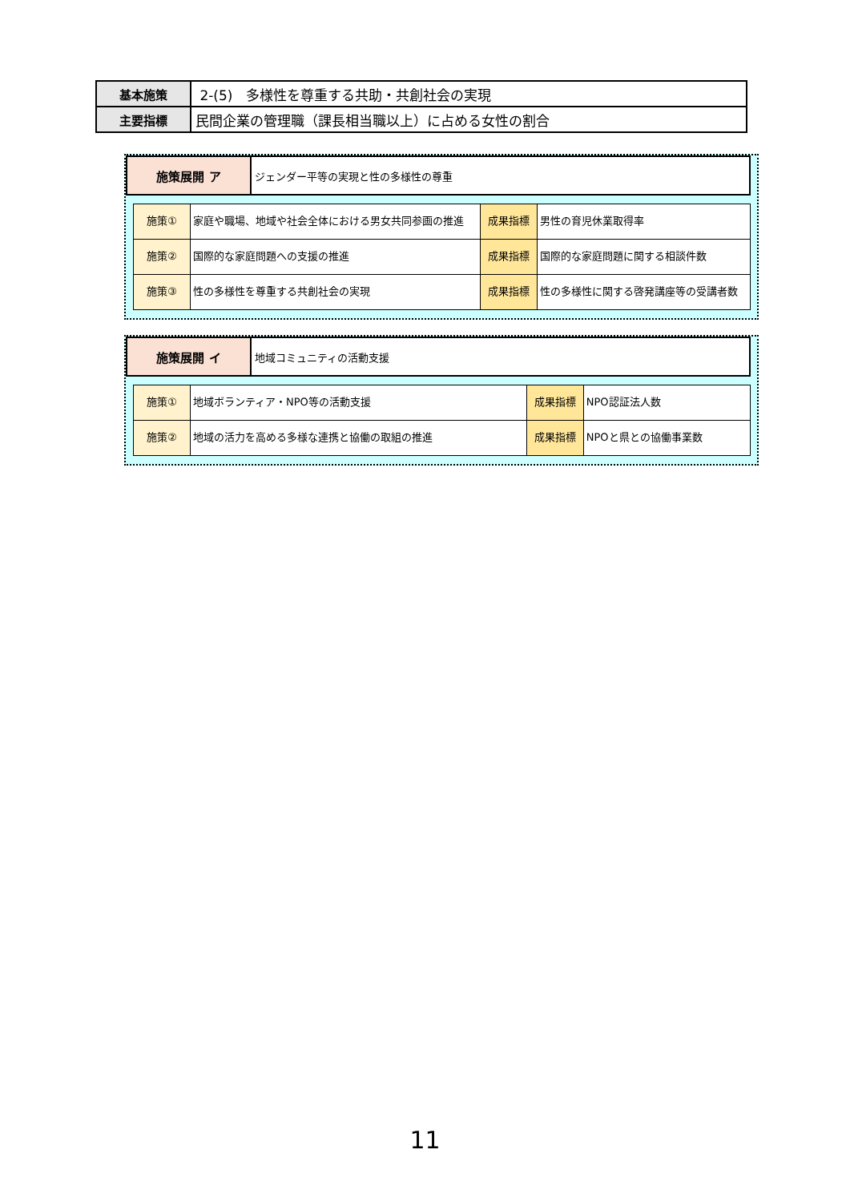| 基本施策 | 2-(5) 多様性を尊重する共助・共創社会の実現 |
| 主要指標 | 民間企業の管理職（課長相当職以上）に占める女性の割合 |
| 施策展開 ア | ジェンダー平等の実現と性の多様性の尊重 |
| 施策① | 家庭や職場、地域や社会全体における男女共同参画の推進 | 成果指標 | 男性の育児休業取得率 |
| 施策② | 国際的な家庭問題への支援の推進 | 成果指標 | 国際的な家庭問題に関する相談件数 |
| 施策③ | 性の多様性を尊重する共創社会の実現 | 成果指標 | 性の多様性に関する啓発講座等の受講者数 |
| 施策展開 イ | 地域コミュニティの活動支援 |
| 施策① | 地域ボランティア・NPO等の活動支援 | 成果指標 | NPO認証法人数 |
| 施策② | 地域の活力を高める多様な連携と協働の取組の推進 | 成果指標 | NPOと県との協働事業数 |
11